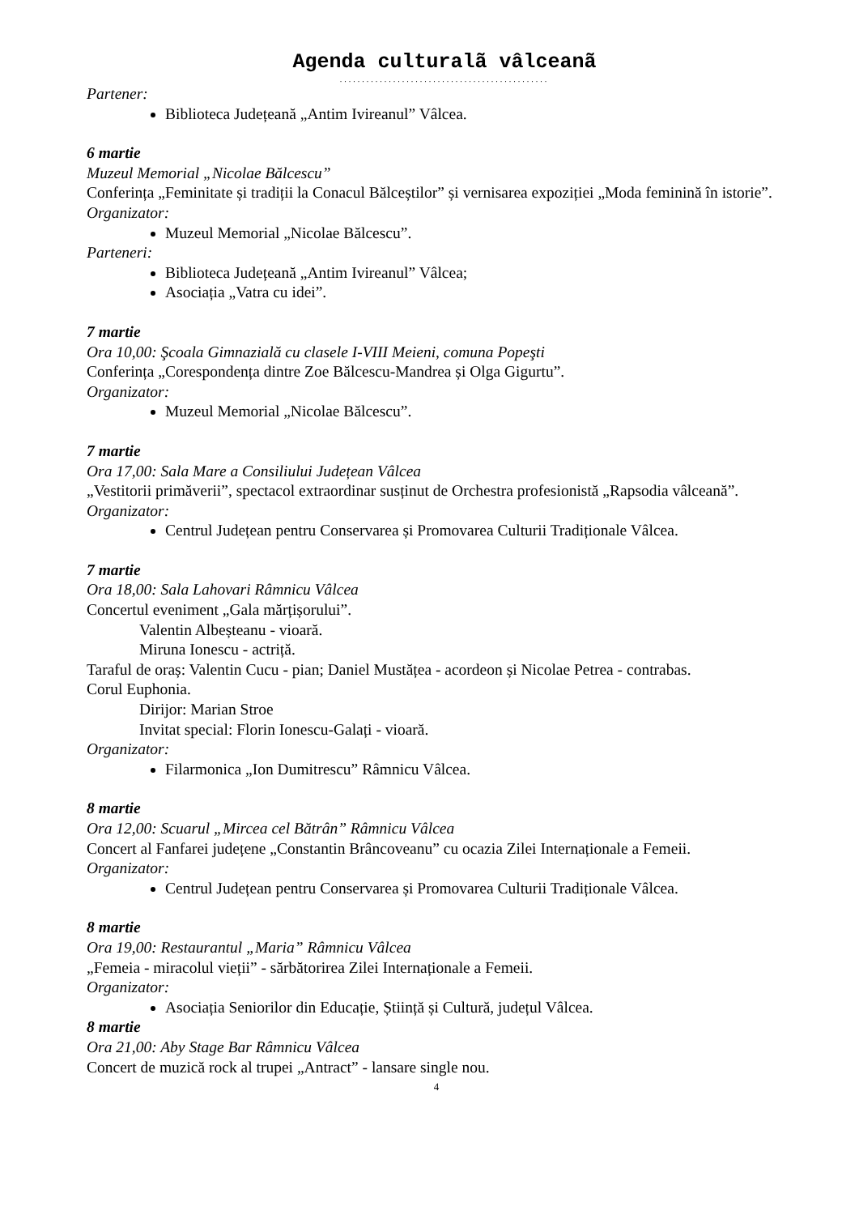Agenda culturalã vâlceanã
...............................................
Partener:
Biblioteca Județeană „Antim Ivireanul” Vâlcea.
6 martie
Muzeul Memorial „Nicolae Bălcescu”
Conferința „Feminitate și tradiții la Conacul Bălceștilor” și vernisarea expoziției „Moda feminină în istorie”.
Organizator:
Muzeul Memorial „Nicolae Bălcescu”.
Parteneri:
Biblioteca Județeană „Antim Ivireanul” Vâlcea;
Asociația „Vatra cu idei”.
7 martie
Ora 10,00: Şcoala Gimnazială cu clasele I-VIII Meieni, comuna Popeşti
Conferința „Corespondența dintre Zoe Bălcescu-Mandrea și Olga Gigurtu”.
Organizator:
Muzeul Memorial „Nicolae Bălcescu”.
7 martie
Ora 17,00: Sala Mare a Consiliului Județean Vâlcea
„Vestitorii primăverii”, spectacol extraordinar susținut de Orchestra profesionistă „Rapsodia vâlceană”.
Organizator:
Centrul Județean pentru Conservarea și Promovarea Culturii Tradiționale Vâlcea.
7 martie
Ora 18,00: Sala Lahovari Râmnicu Vâlcea
Concertul eveniment „Gala mărțișorului”.
Valentin Albeșteanu - vioară.
Miruna Ionescu - actriță.
Taraful de oraș: Valentin Cucu - pian; Daniel Mustățea - acordeon și Nicolae Petrea - contrabas.
Corul Euphonia.
Dirijor: Marian Stroe
Invitat special: Florin Ionescu-Galați - vioară.
Organizator:
Filarmonica „Ion Dumitrescu” Râmnicu Vâlcea.
8 martie
Ora 12,00: Scuarul „Mircea cel Bătrân” Râmnicu Vâlcea
Concert al Fanfarei județene „Constantin Brâncoveanu” cu ocazia Zilei Internaționale a Femeii.
Organizator:
Centrul Județean pentru Conservarea și Promovarea Culturii Tradiționale Vâlcea.
8 martie
Ora 19,00: Restaurantul „Maria” Râmnicu Vâlcea
„Femeia - miracolul vieții” - sărbătorirea Zilei Internaționale a Femeii.
Organizator:
Asociația Seniorilor din Educație, Știință și Cultură, județul Vâlcea.
8 martie
Ora 21,00: Aby Stage Bar Râmnicu Vâlcea
Concert de muzică rock al trupei „Antract” - lansare single nou.
4